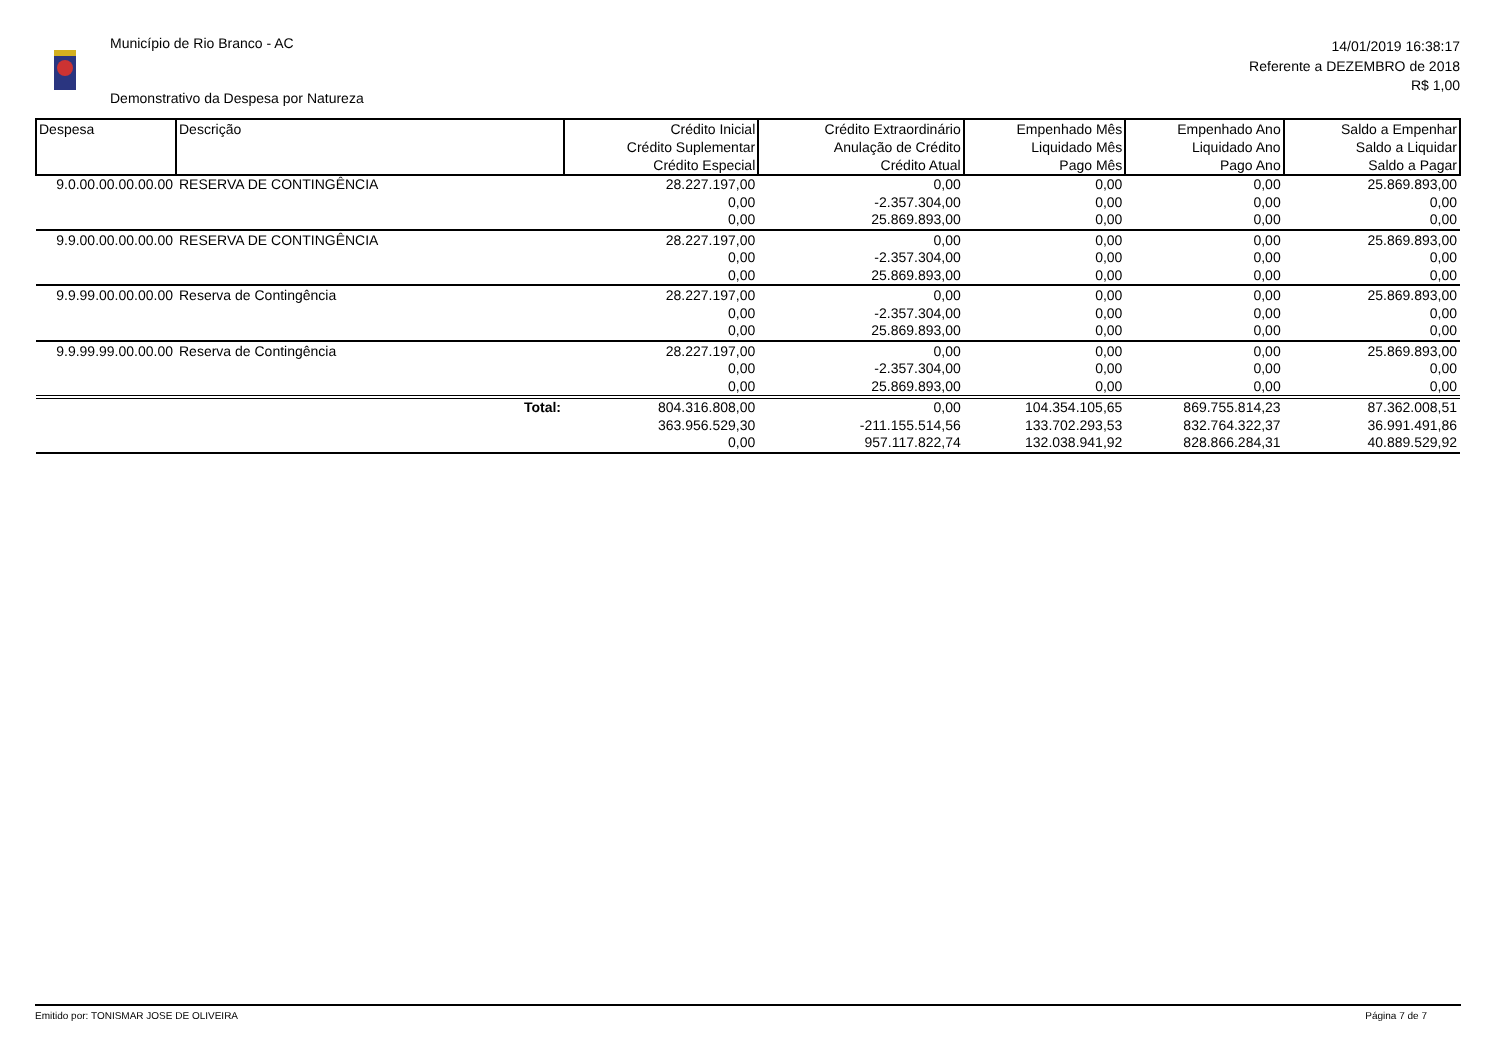Município de Rio Branco - AC
Demonstrativo da Despesa por Natureza
14/01/2019 16:38:17
Referente a DEZEMBRO de 2018
R$ 1,00
| Despesa | Descrição | Crédito Inicial Crédito Suplementar Crédito Especial | Crédito Extraordinário Anulação de Crédito Crédito Atual | Empenhado Mês Liquidado Mês Pago Mês | Empenhado Ano Liquidado Ano Pago Ano | Saldo a Empenhar Saldo a Liquidar Saldo a Pagar |
| --- | --- | --- | --- | --- | --- | --- |
| 9.0.00.00.00.00.00 | RESERVA DE CONTINGÊNCIA | 28.227.197,00 | 0,00 | 0,00 | 0,00 | 25.869.893,00 |
| | | 0,00 | -2.357.304,00 | 0,00 | 0,00 | 0,00 |
| | | 0,00 | 25.869.893,00 | 0,00 | 0,00 | 0,00 |
| 9.9.00.00.00.00.00 | RESERVA DE CONTINGÊNCIA | 28.227.197,00 | 0,00 | 0,00 | 0,00 | 25.869.893,00 |
| | | 0,00 | -2.357.304,00 | 0,00 | 0,00 | 0,00 |
| | | 0,00 | 25.869.893,00 | 0,00 | 0,00 | 0,00 |
| 9.9.99.00.00.00.00 | Reserva de Contingência | 28.227.197,00 | 0,00 | 0,00 | 0,00 | 25.869.893,00 |
| | | 0,00 | -2.357.304,00 | 0,00 | 0,00 | 0,00 |
| | | 0,00 | 25.869.893,00 | 0,00 | 0,00 | 0,00 |
| 9.9.99.99.00.00.00 | Reserva de Contingência | 28.227.197,00 | 0,00 | 0,00 | 0,00 | 25.869.893,00 |
| | | 0,00 | -2.357.304,00 | 0,00 | 0,00 | 0,00 |
| | | 0,00 | 25.869.893,00 | 0,00 | 0,00 | 0,00 |
| | Total: | 804.316.808,00 | 0,00 | 104.354.105,65 | 869.755.814,23 | 87.362.008,51 |
| | | 363.956.529,30 | -211.155.514,56 | 133.702.293,53 | 832.764.322,37 | 36.991.491,86 |
| | | 0,00 | 957.117.822,74 | 132.038.941,92 | 828.866.284,31 | 40.889.529,92 |
Emitido por: TONISMAR JOSE DE OLIVEIRA Página 7 de 7